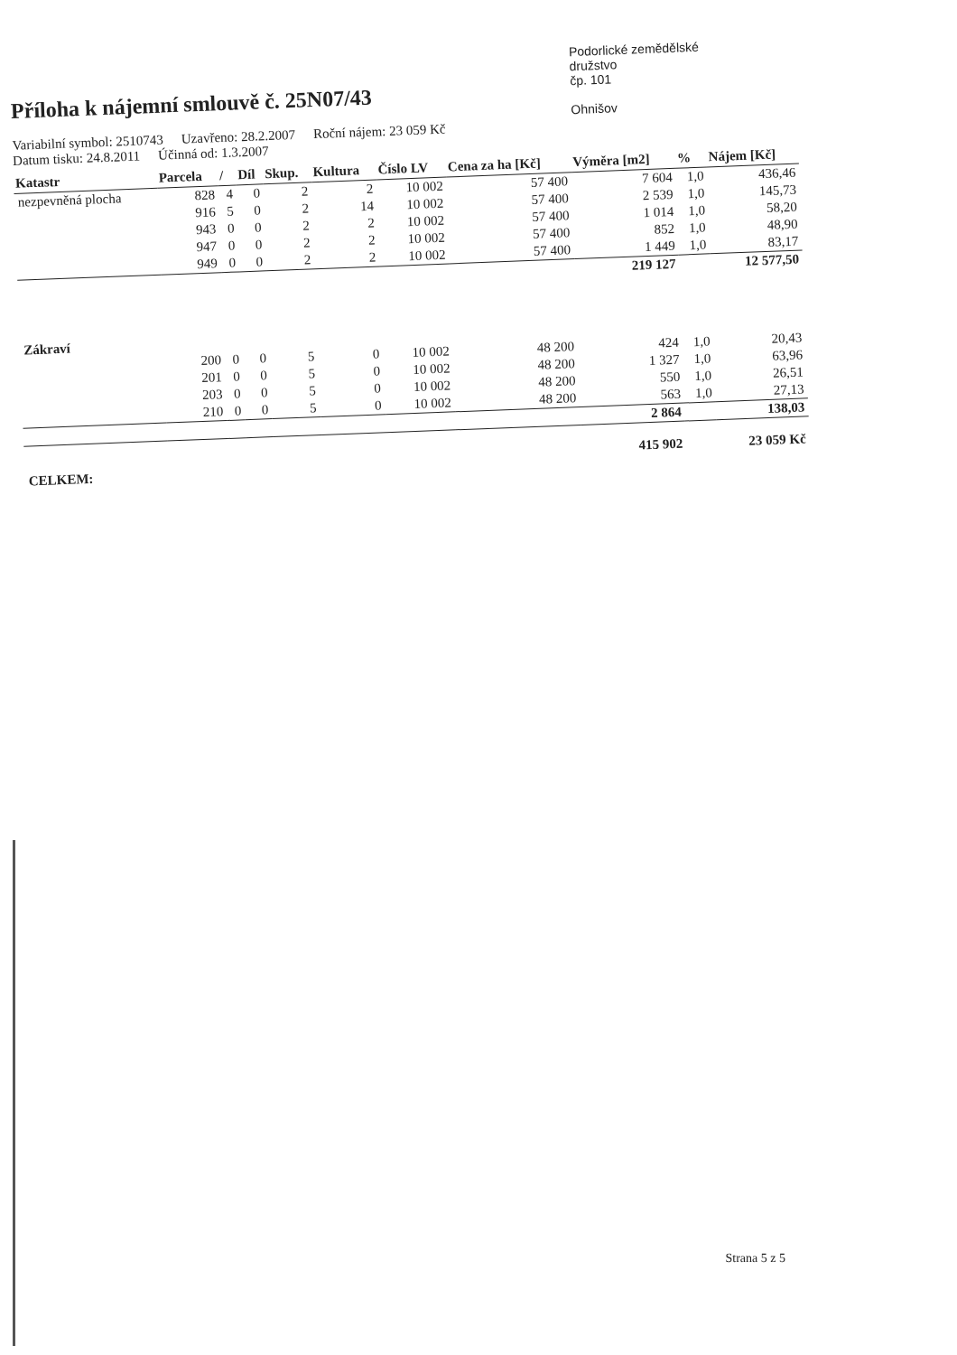Příloha k nájemní smlouvě č. 25N07/43
Podorlické zemědělské
družstvo
čp. 101
Ohnišov
Variabilní symbol: 2510743 Uzavřeno: 28.2.2007 Roční nájem: 23 059 Kč
Datum tisku: 24.8.2011 Účinná od: 1.3.2007
| Katastr | Parcela | / | Díl | Skup. | Kultura | Číslo LV | Cena za ha [Kč] | Výměra [m2] | % | Nájem [Kč] |
| --- | --- | --- | --- | --- | --- | --- | --- | --- | --- | --- |
| nezpevněná plocha | 828 | 4 | 0 | 2 | 2 | 10 002 | 57 400 | 7 604 | 1,0 | 436,46 |
| | 916 | 5 | 0 | 2 | 14 | 10 002 | 57 400 | 2 539 | 1,0 | 145,73 |
| | 943 | 0 | 0 | 2 | 2 | 10 002 | 57 400 | 1 014 | 1,0 | 58,20 |
| | 947 | 0 | 0 | 2 | 2 | 10 002 | 57 400 | 852 | 1,0 | 48,90 |
| | 949 | 0 | 0 | 2 | 2 | 10 002 | 57 400 | 1 449 | 1,0 | 83,17 |
| | | | | | | | | 219 127 | | 12 577,50 |
| Zákraví | | | | | | | | | | |
| | 200 | 0 | 0 | 5 | 0 | 10 002 | 48 200 | 424 | 1,0 | 20,43 |
| | 201 | 0 | 0 | 5 | 0 | 10 002 | 48 200 | 1 327 | 1,0 | 63,96 |
| | 203 | 0 | 0 | 5 | 0 | 10 002 | 48 200 | 550 | 1,0 | 26,51 |
| | 210 | 0 | 0 | 5 | 0 | 10 002 | 48 200 | 563 | 1,0 | 27,13 |
| | | | | | | | | 2 864 | | 138,03 |
| CELKEM: | | | | | | | | 415 902 | | 23 059 Kč |
Strana 5 z 5